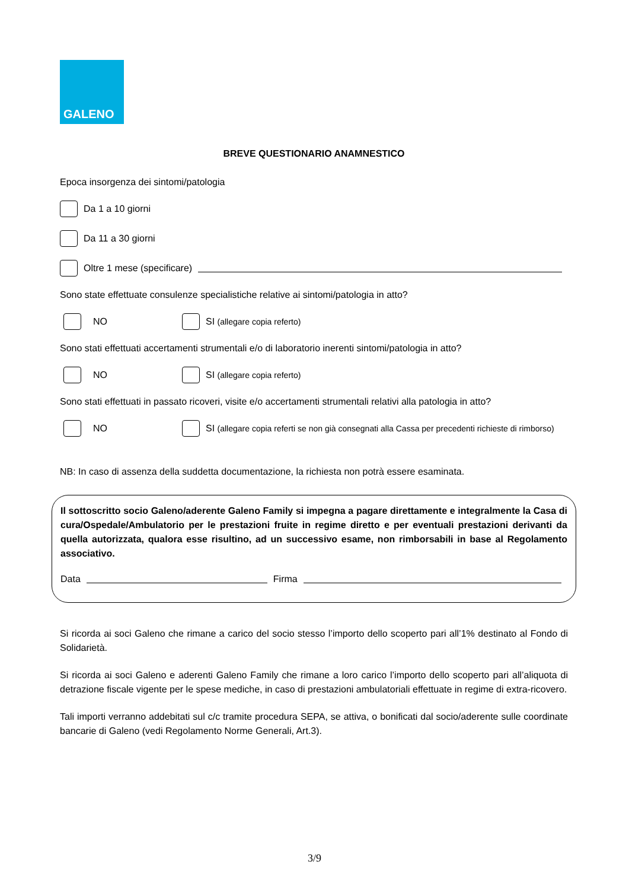GALENO
BREVE QUESTIONARIO ANAMNESTICO
Epoca insorgenza dei sintomi/patologia
Da 1 a 10 giorni
Da 11 a 30 giorni
Oltre 1 mese (specificare)
Sono state effettuate consulenze specialistiche relative ai sintomi/patologia in atto?
NO SI (allegare copia referto)
Sono stati effettuati accertamenti strumentali e/o di laboratorio inerenti sintomi/patologia in atto?
NO SI (allegare copia referto)
Sono stati effettuati in passato ricoveri, visite e/o accertamenti strumentali relativi alla patologia in atto?
NO SI (allegare copia referti se non già consegnati alla Cassa per precedenti richieste di rimborso)
NB: In caso di assenza della suddetta documentazione, la richiesta non potrà essere esaminata.
Il sottoscritto socio Galeno/aderente Galeno Family si impegna a pagare direttamente e integralmente la Casa di cura/Ospedale/Ambulatorio per le prestazioni fruite in regime diretto e per eventuali prestazioni derivanti da quella autorizzata, qualora esse risultino, ad un successivo esame, non rimborsabili in base al Regolamento associativo.
Data Firma
Si ricorda ai soci Galeno che rimane a carico del socio stesso l’importo dello scoperto pari all’1% destinato al Fondo di Solidarietà.
Si ricorda ai soci Galeno e aderenti Galeno Family che rimane a loro carico l’importo dello scoperto pari all’aliquota di detrazione fiscale vigente per le spese mediche, in caso di prestazioni ambulatoriali effettuate in regime di extra-ricovero.
Tali importi verranno addebitati sul c/c tramite procedura SEPA, se attiva, o bonificati dal socio/aderente sulle coordinate bancarie di Galeno (vedi Regolamento Norme Generali, Art.3).
3/9